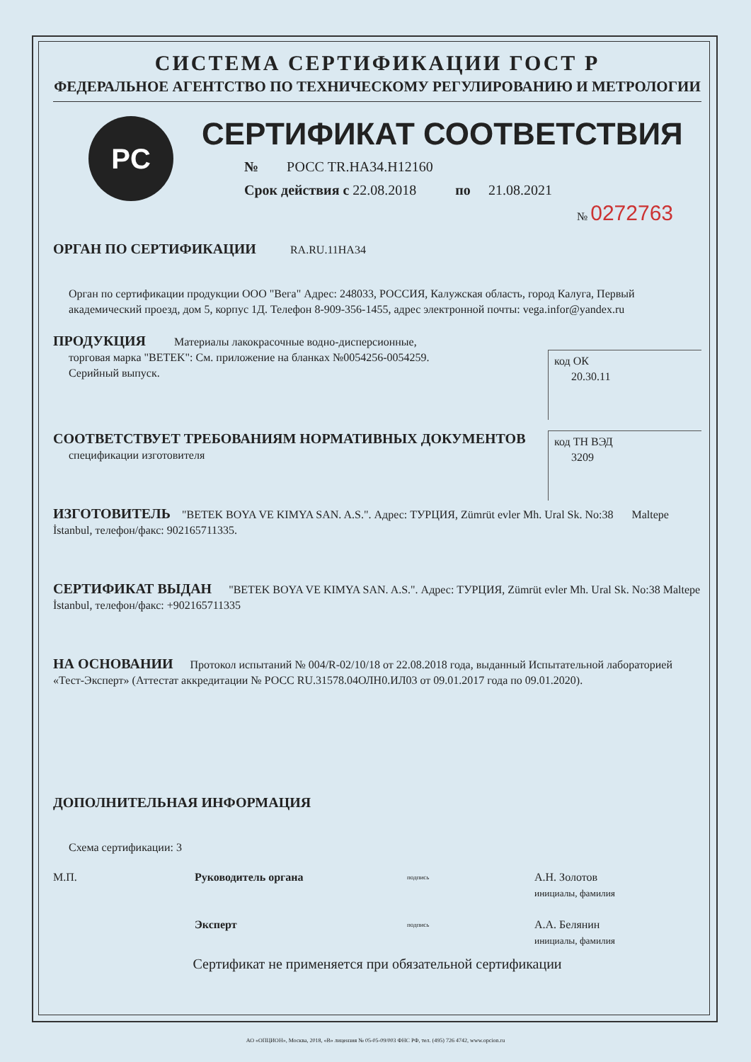СИСТЕМА СЕРТИФИКАЦИИ ГОСТ Р
ФЕДЕРАЛЬНОЕ АГЕНТСТВО ПО ТЕХНИЧЕСКОМУ РЕГУЛИРОВАНИЮ И МЕТРОЛОГИИ
PC
Добровольная сертификация
СЕРТИФИКАТ СООТВЕТСТВИЯ
№ РОСС TR.НА34.Н12160
Срок действия с 22.08.2018 по 21.08.2021
№ 0272763
ОРГАН ПО СЕРТИФИКАЦИИ RA.RU.11НА34
Орган по сертификации продукции ООО "Вега" Адрес: 248033, РОССИЯ, Калужская область, город Калуга, Первый академический проезд, дом 5, корпус 1Д. Телефон 8-909-356-1455, адрес электронной почты: vega.infor@yandex.ru
код ОК
20.30.11
ПРОДУКЦИЯ Материалы лакокрасочные водно-дисперсионные,
торговая марка "BETEK": См. приложение на бланках №0054256-0054259.
Серийный выпуск.
СООТВЕТСТВУЕТ ТРЕБОВАНИЯМ НОРМАТИВНЫХ ДОКУМЕНТОВ
код ТН ВЭД
3209
спецификации изготовителя
ИЗГОТОВИТЕЛЬ "BETEK BOYA VE KIMYA SAN. A.S.". Адрес: ТУРЦИЯ, Zümrüt evler Mh. Ural Sk. No:38 Maltepe İstanbul, телефон/факс: 902165711335.
СЕРТИФИКАТ ВЫДАН "BETEK BOYA VE KIMYA SAN. A.S.". Адрес: ТУРЦИЯ, Zümrüt evler Mh. Ural Sk. No:38 Maltepe İstanbul, телефон/факс: +902165711335
НА ОСНОВАНИИ Протокол испытаний № 004/R-02/10/18 от 22.08.2018 года, выданный Испытательной лабораторией «Тест-Эксперт» (Аттестат аккредитации № РОСС RU.31578.04ОЛН0.ИЛ03 от 09.01.2017 года по 09.01.2020).
ДОПОЛНИТЕЛЬНАЯ ИНФОРМАЦИЯ
Схема сертификации: 3
М.П. Руководитель органа подпись А.Н. Золотов
инициалы, фамилия
Эксперт подпись А.А. Белянин
инициалы, фамилия
Сертификат не применяется при обязательной сертификации
АО «ОПЦИОН», Москва, 2018, «В» лицензия № 05-05-09/003 ФНС РФ, тел. (495) 726 4742, www.opcion.ru